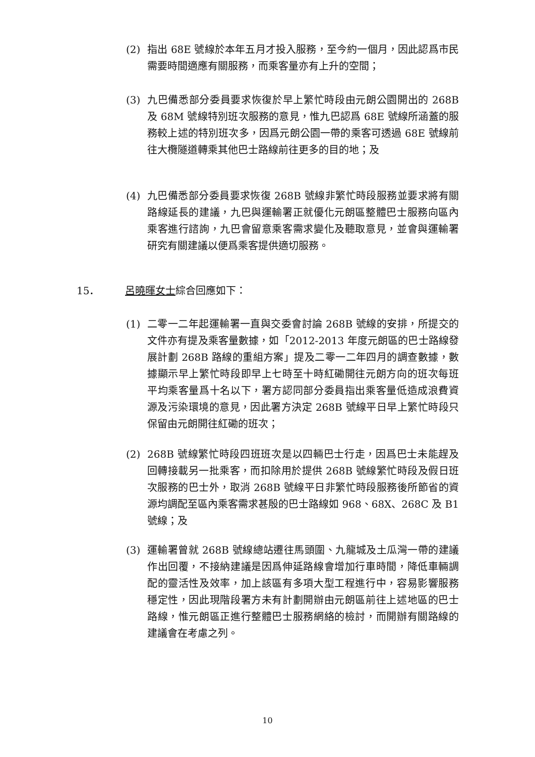(2) 指出 68E 號線於本年五月才投入服務，至今約一個月，因此認爲市民需要時間適應有關服務，而乘客量亦有上升的空間；
(3) 九巴備悉部分委員要求恢復於早上繁忙時段由元朗公園開出的 268B 及 68M 號線特別班次服務的意見，惟九巴認爲 68E 號線所涵蓋的服務較上述的特別班次多，因爲元朗公園一帶的乘客可透過 68E 號線前往大欖隧道轉乘其他巴士路線前往更多的目的地；及
(4) 九巴備悉部分委員要求恢復 268B 號線非繁忙時段服務並要求將有關路線延長的建議，九巴與運輸署正就優化元朗區整體巴士服務向區內乘客進行諮詢，九巴會留意乘客需求變化及聽取意見，並會與運輸署研究有關建議以便爲乘客提供適切服務。
15． 呂曉暉女士綜合回應如下：
(1) 二零一二年起運輸署一直與交委會討論 268B 號線的安排，所提交的文件亦有提及乘客量數據，如「2012-2013 年度元朗區的巴士路線發展計劃 268B 路線的重組方案」提及二零一二年四月的調查數據，數據顯示早上繁忙時段即早上七時至十時紅磡開往元朗方向的班次每班平均乘客量爲十名以下，署方認同部分委員指出乘客量低造成浪費資源及污染環境的意見，因此署方決定 268B 號線平日早上繁忙時段只保留由元朗開往紅磡的班次；
(2) 268B 號線繁忙時段四班班次是以四輛巴士行走，因爲巴士未能趕及回轉接載另一批乘客，而扣除用於提供 268B 號線繁忙時段及假日班次服務的巴士外，取消 268B 號線平日非繁忙時段服務後所節省的資源均調配至區內乘客需求甚殷的巴士路線如 968、68X、268C 及 B1 號線；及
(3) 運輸署曾就 268B 號線總站遷往馬頭圍、九龍城及土瓜灣一帶的建議作出回覆，不接納建議是因爲伸延路線會增加行車時間，降低車輛調配的靈活性及效率，加上該區有多項大型工程進行中，容易影響服務穩定性，因此現階段署方未有計劃開辦由元朗區前往上述地區的巴士路線，惟元朗區正進行整體巴士服務網絡的檢討，而開辦有關路線的建議會在考慮之列。
10